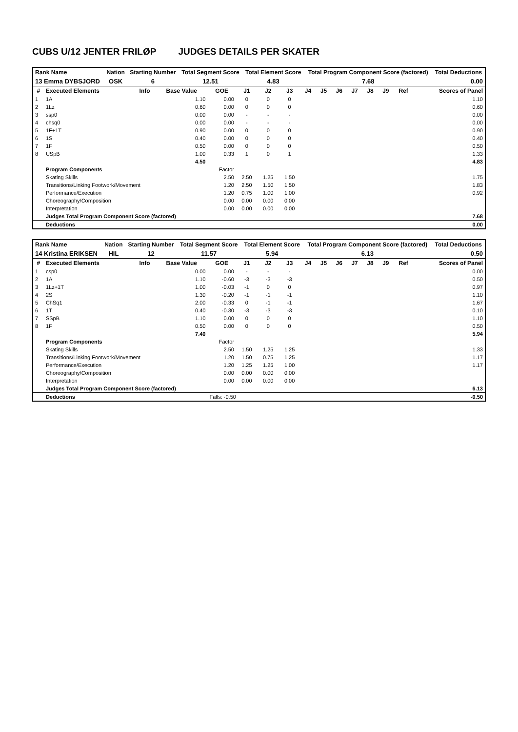CUBS U/12 JENTER FRILØP JUDGES DETAILS PER SKATER
| Rank Name | Nation | Starting Number | Total Segment Score | Total Element Score | Total Program Component Score (factored) | Total Deductions |
| --- | --- | --- | --- | --- | --- | --- |
| 13 Emma DYBSJORD | OSK | 6 | 12.51 | 4.83 | 7.68 | 0.00 |
| # | Executed Elements | Info | Base Value | GOE | J1 | J2 | J3 | J4 | J5 | J6 | J7 | J8 | J9 | Ref | Scores of Panel |
| --- | --- | --- | --- | --- | --- | --- | --- | --- | --- | --- | --- | --- | --- | --- | --- |
| 1 | 1A | | 1.10 | 0.00 | 0 | 0 | 0 | | | | | | | | 1.10 |
| 2 | 1Lz | | 0.60 | 0.00 | 0 | 0 | 0 | | | | | | | | 0.60 |
| 3 | ssp0 | | 0.00 | 0.00 | - | - | - | | | | | | | | 0.00 |
| 4 | chsq0 | | 0.00 | 0.00 | - | - | - | | | | | | | | 0.00 |
| 5 | 1F+1T | | 0.90 | 0.00 | 0 | 0 | 0 | | | | | | | | 0.90 |
| 6 | 1S | | 0.40 | 0.00 | 0 | 0 | 0 | | | | | | | | 0.40 |
| 7 | 1F | | 0.50 | 0.00 | 0 | 0 | 0 | | | | | | | | 0.50 |
| 8 | USpB | | 1.00 | 0.33 | 1 | 0 | 1 | | | | | | | | 1.33 |
| | | | 4.50 | | | | | | | | | | | | 4.83 |
| | Program Components | | | Factor | | | | | | | | | | | |
| | Skating Skills | | | 2.50 | 2.50 | 1.25 | 1.50 | | | | | | | | 1.75 |
| | Transitions/Linking Footwork/Movement | | | 1.20 | 2.50 | 1.50 | 1.50 | | | | | | | | 1.83 |
| | Performance/Execution | | | 1.20 | 0.75 | 1.00 | 1.00 | | | | | | | | 0.92 |
| | Choreography/Composition | | | 0.00 | 0.00 | 0.00 | 0.00 | | | | | | | | |
| | Interpretation | | | 0.00 | 0.00 | 0.00 | 0.00 | | | | | | | | |
| | Judges Total Program Component Score (factored) | | | | | | | | | | | | | | 7.68 |
| | Deductions | | | | | | | | | | | | | | 0.00 |
| Rank Name | Nation | Starting Number | Total Segment Score | Total Element Score | Total Program Component Score (factored) | Total Deductions |
| --- | --- | --- | --- | --- | --- | --- |
| 14 Kristina ERIKSEN | HIL | 12 | 11.57 | 5.94 | 6.13 | 0.50 |
| # | Executed Elements | Info | Base Value | GOE | J1 | J2 | J3 | J4 | J5 | J6 | J7 | J8 | J9 | Ref | Scores of Panel |
| --- | --- | --- | --- | --- | --- | --- | --- | --- | --- | --- | --- | --- | --- | --- | --- |
| 1 | csp0 | | 0.00 | 0.00 | - | - | - | | | | | | | | 0.00 |
| 2 | 1A | | 1.10 | -0.60 | -3 | -3 | -3 | | | | | | | | 0.50 |
| 3 | 1Lz+1T | | 1.00 | -0.03 | -1 | 0 | 0 | | | | | | | | 0.97 |
| 4 | 2S | | 1.30 | -0.20 | -1 | -1 | -1 | | | | | | | | 1.10 |
| 5 | ChSq1 | | 2.00 | -0.33 | 0 | -1 | -1 | | | | | | | | 1.67 |
| 6 | 1T | | 0.40 | -0.30 | -3 | -3 | -3 | | | | | | | | 0.10 |
| 7 | SSpB | | 1.10 | 0.00 | 0 | 0 | 0 | | | | | | | | 1.10 |
| 8 | 1F | | 0.50 | 0.00 | 0 | 0 | 0 | | | | | | | | 0.50 |
| | | | 7.40 | | | | | | | | | | | | 5.94 |
| | Program Components | | | Factor | | | | | | | | | | | |
| | Skating Skills | | | 2.50 | 1.50 | 1.25 | 1.25 | | | | | | | | 1.33 |
| | Transitions/Linking Footwork/Movement | | | 1.20 | 1.50 | 0.75 | 1.25 | | | | | | | | 1.17 |
| | Performance/Execution | | | 1.20 | 1.25 | 1.25 | 1.00 | | | | | | | | 1.17 |
| | Choreography/Composition | | | 0.00 | 0.00 | 0.00 | 0.00 | | | | | | | | |
| | Interpretation | | | 0.00 | 0.00 | 0.00 | 0.00 | | | | | | | | |
| | Judges Total Program Component Score (factored) | | | | | | | | | | | | | | 6.13 |
| | Deductions | | | Falls: -0.50 | | | | | | | | | | | -0.50 |